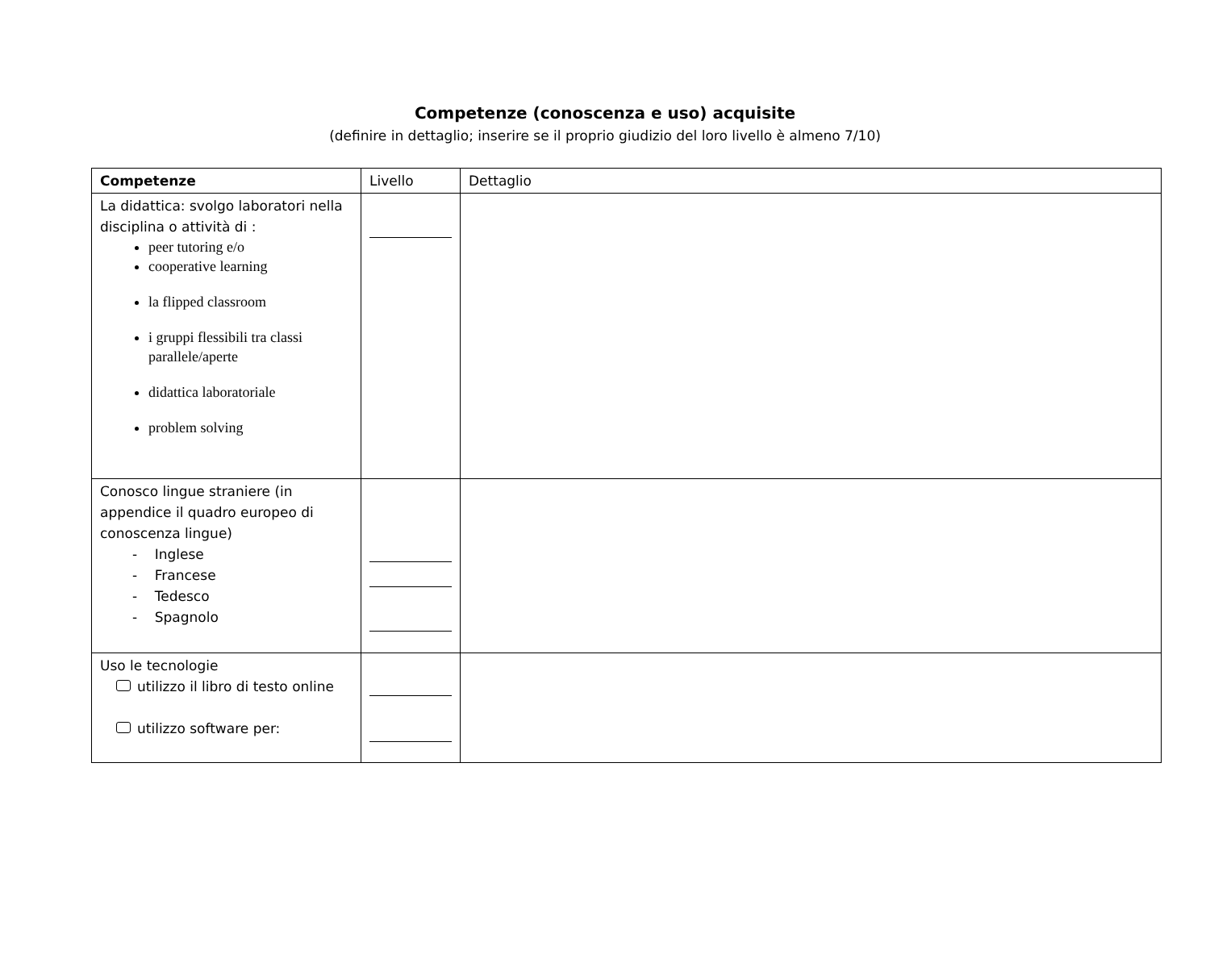Competenze (conoscenza e uso) acquisite
(definire in dettaglio; inserire se il proprio giudizio del loro livello è almeno 7/10)
| Competenze | Livello | Dettaglio |
| --- | --- | --- |
| La didattica: svolgo laboratori nella disciplina o attività di : peer tutoring e/o cooperative learning la flipped classroom i gruppi flessibili tra classi parallele/aperte didattica laboratoriale problem solving | | |
| Conosco lingue straniere (in appendice il quadro europeo di conoscenza lingue) - Inglese - Francese - Tedesco - Spagnolo | | |
| Uso le tecnologie utilizzo il libro di testo online utilizzo software per: | | |